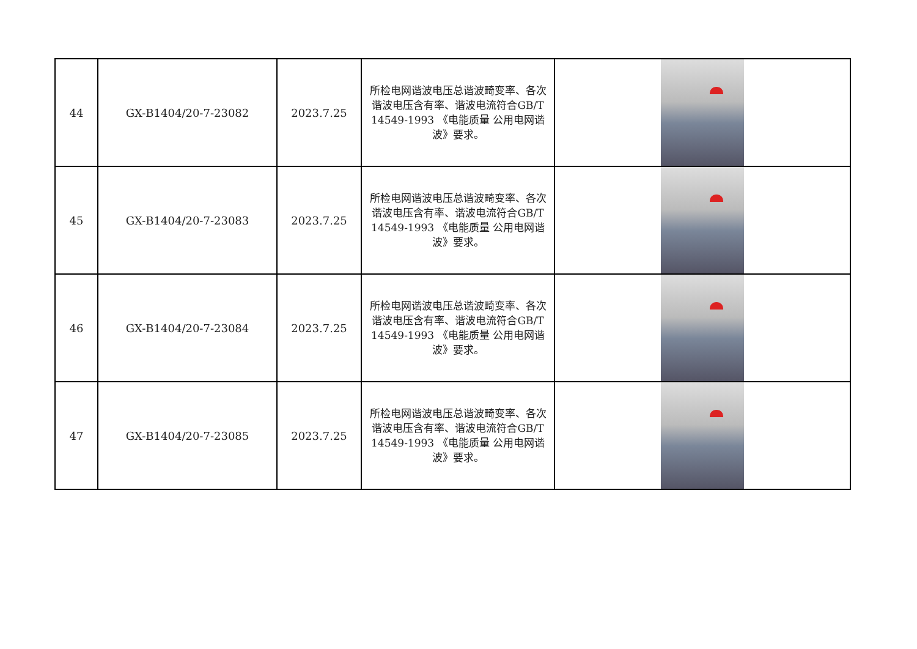| 44 | GX-B1404/20-7-23082 | 2023.7.25 | 所检电网谐波电压总谐波畸变率、各次谐波电压含有率、谐波电流符合GB/T 14549-1993 《电能质量 公用电网谐波》要求。 | |
| 45 | GX-B1404/20-7-23083 | 2023.7.25 | 所检电网谐波电压总谐波畸变率、各次谐波电压含有率、谐波电流符合GB/T 14549-1993 《电能质量 公用电网谐波》要求。 | |
| 46 | GX-B1404/20-7-23084 | 2023.7.25 | 所检电网谐波电压总谐波畸变率、各次谐波电压含有率、谐波电流符合GB/T 14549-1993 《电能质量 公用电网谐波》要求。 | |
| 47 | GX-B1404/20-7-23085 | 2023.7.25 | 所检电网谐波电压总谐波畸变率、各次谐波电压含有率、谐波电流符合GB/T 14549-1993 《电能质量 公用电网谐波》要求。 | |